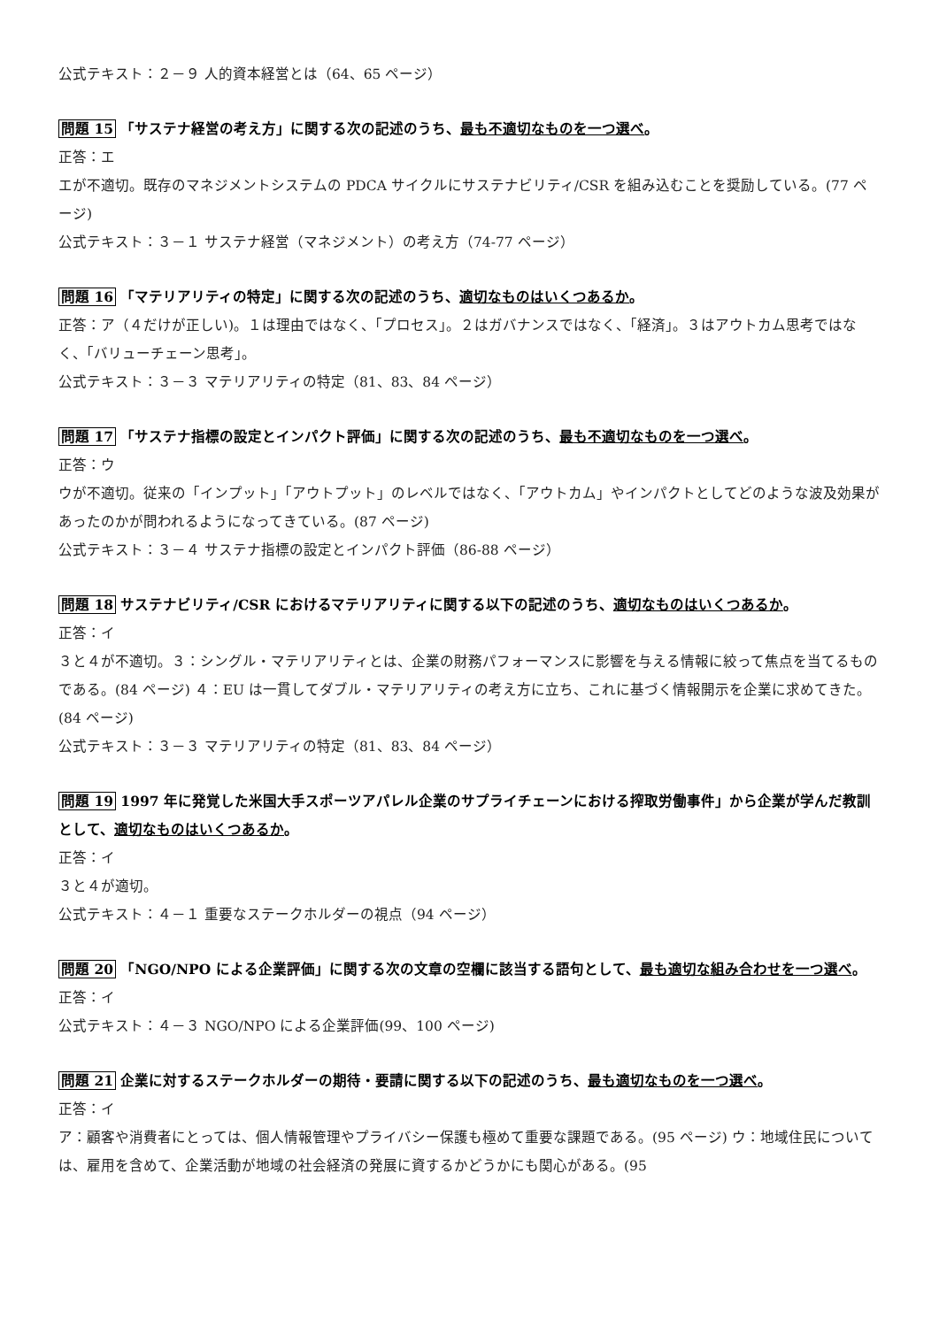公式テキスト：２－９ 人的資本経営とは（64、65 ページ）
問題 15 「サステナ経営の考え方」に関する次の記述のうち、最も不適切なものを一つ選べ。
正答：エ
エが不適切。既存のマネジメントシステムの PDCA サイクルにサステナビリティ/CSR を組み込むことを奨励している。(77 ページ)
公式テキスト：３－１ サステナ経営（マネジメント）の考え方（74-77 ページ）
問題 16 「マテリアリティの特定」に関する次の記述のうち、適切なものはいくつあるか。
正答：ア（４だけが正しい)。１は理由ではなく、「プロセス」。２はガバナンスではなく、「経済」。３はアウトカム思考ではなく、「バリューチェーン思考」。
公式テキスト：３－３ マテリアリティの特定（81、83、84 ページ）
問題 17 「サステナ指標の設定とインパクト評価」に関する次の記述のうち、最も不適切なものを一つ選べ。
正答：ウ
ウが不適切。従来の「インプット」「アウトプット」のレベルではなく、「アウトカム」やインパクトとしてどのような波及効果があったのかが問われるようになってきている。(87 ページ)
公式テキスト：３－４ サステナ指標の設定とインパクト評価（86-88 ページ）
問題 18 サステナビリティ/CSR におけるマテリアリティに関する以下の記述のうち、適切なものはいくつあるか。
正答：イ
３と４が不適切。３：シングル・マテリアリティとは、企業の財務パフォーマンスに影響を与える情報に絞って焦点を当てるものである。(84 ページ) ４：EU は一貫してダブル・マテリアリティの考え方に立ち、これに基づく情報開示を企業に求めてきた。(84 ページ)
公式テキスト：３－３ マテリアリティの特定（81、83、84 ページ）
問題 19 1997 年に発覚した米国大手スポーツアパレル企業のサプライチェーンにおける搾取労働事件」から企業が学んだ教訓として、適切なものはいくつあるか。
正答：イ
３と４が適切。
公式テキスト：４－１ 重要なステークホルダーの視点（94 ページ）
問題 20 「NGO/NPO による企業評価」に関する次の文章の空欄に該当する語句として、最も適切な組み合わせを一つ選べ。
正答：イ
公式テキスト：４－３ NGO/NPO による企業評価(99、100 ページ)
問題 21 企業に対するステークホルダーの期待・要請に関する以下の記述のうち、最も適切なものを一つ選べ。
正答：イ
ア：顧客や消費者にとっては、個人情報管理やプライバシー保護も極めて重要な課題である。(95 ページ) ウ：地域住民については、雇用を含めて、企業活動が地域の社会経済の発展に資するかどうかにも関心がある。(95